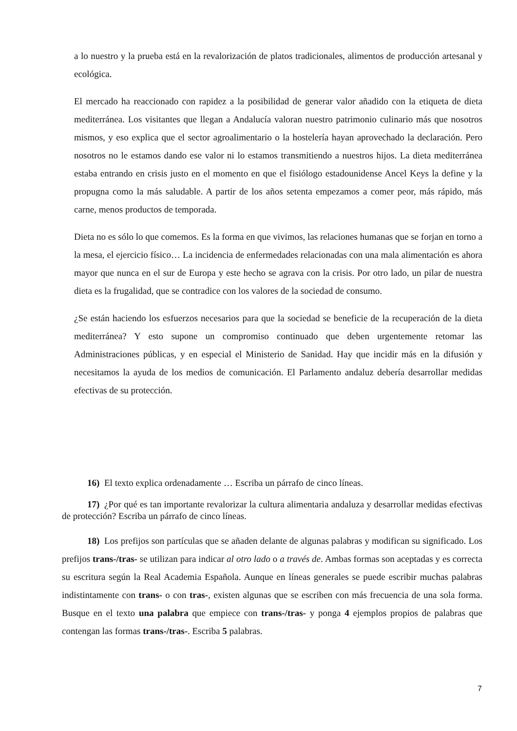a lo nuestro y la prueba está en la revalorización de platos tradicionales, alimentos de producción artesanal y ecológica.
El mercado ha reaccionado con rapidez a la posibilidad de generar valor añadido con la etiqueta de dieta mediterránea. Los visitantes que llegan a Andalucía valoran nuestro patrimonio culinario más que nosotros mismos, y eso explica que el sector agroalimentario o la hostelería hayan aprovechado la declaración. Pero nosotros no le estamos dando ese valor ni lo estamos transmitiendo a nuestros hijos. La dieta mediterránea estaba entrando en crisis justo en el momento en que el fisiólogo estadounidense Ancel Keys la define y la propugna como la más saludable. A partir de los años setenta empezamos a comer peor, más rápido, más carne, menos productos de temporada.
Dieta no es sólo lo que comemos. Es la forma en que vivimos, las relaciones humanas que se forjan en torno a la mesa, el ejercicio físico… La incidencia de enfermedades relacionadas con una mala alimentación es ahora mayor que nunca en el sur de Europa y este hecho se agrava con la crisis. Por otro lado, un pilar de nuestra dieta es la frugalidad, que se contradice con los valores de la sociedad de consumo.
¿Se están haciendo los esfuerzos necesarios para que la sociedad se beneficie de la recuperación de la dieta mediterránea? Y esto supone un compromiso continuado que deben urgentemente retomar las Administraciones públicas, y en especial el Ministerio de Sanidad. Hay que incidir más en la difusión y necesitamos la ayuda de los medios de comunicación. El Parlamento andaluz debería desarrollar medidas efectivas de su protección.
16) El texto explica ordenadamente … Escriba un párrafo de cinco líneas.
17) ¿Por qué es tan importante revalorizar la cultura alimentaria andaluza y desarrollar medidas efectivas de protección? Escriba un párrafo de cinco líneas.
18) Los prefijos son partículas que se añaden delante de algunas palabras y modifican su significado. Los prefijos trans-/tras- se utilizan para indicar al otro lado o a través de. Ambas formas son aceptadas y es correcta su escritura según la Real Academia Española. Aunque en líneas generales se puede escribir muchas palabras indistintamente con trans- o con tras-, existen algunas que se escriben con más frecuencia de una sola forma. Busque en el texto una palabra que empiece con trans-/tras- y ponga 4 ejemplos propios de palabras que contengan las formas trans-/tras-. Escriba 5 palabras.
7